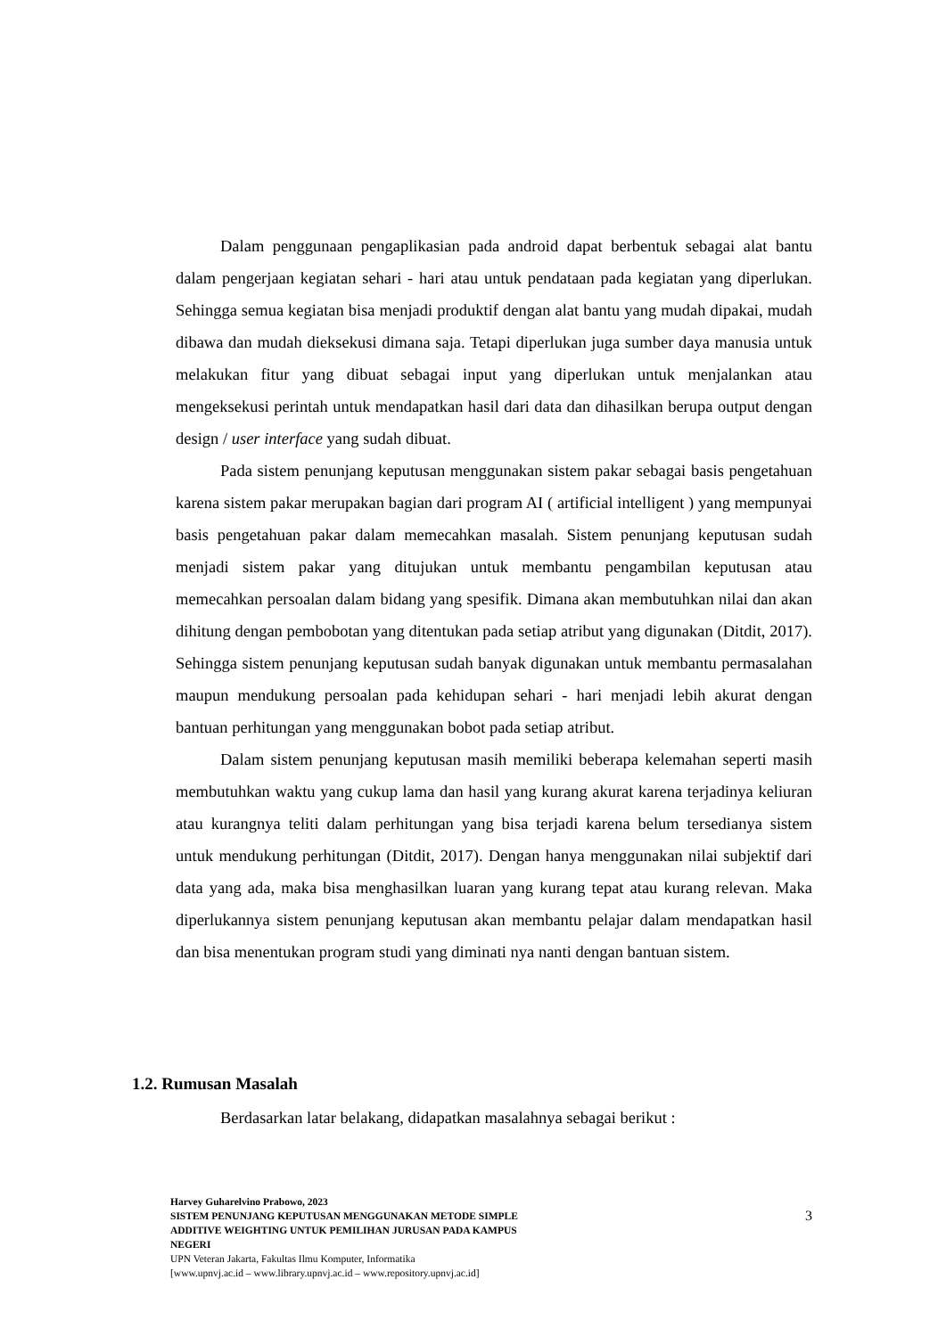Dalam penggunaan pengaplikasian pada android dapat berbentuk sebagai alat bantu dalam pengerjaan kegiatan sehari - hari atau untuk pendataan pada kegiatan yang diperlukan. Sehingga semua kegiatan bisa menjadi produktif dengan alat bantu yang mudah dipakai, mudah dibawa dan mudah dieksekusi dimana saja. Tetapi diperlukan juga sumber daya manusia untuk melakukan fitur yang dibuat sebagai input yang diperlukan untuk menjalankan atau mengeksekusi perintah untuk mendapatkan hasil dari data dan dihasilkan berupa output dengan design / user interface yang sudah dibuat.
Pada sistem penunjang keputusan menggunakan sistem pakar sebagai basis pengetahuan karena sistem pakar merupakan bagian dari program AI ( artificial intelligent ) yang mempunyai basis pengetahuan pakar dalam memecahkan masalah. Sistem penunjang keputusan sudah menjadi sistem pakar yang ditujukan untuk membantu pengambilan keputusan atau memecahkan persoalan dalam bidang yang spesifik. Dimana akan membutuhkan nilai dan akan dihitung dengan pembobotan yang ditentukan pada setiap atribut yang digunakan (Ditdit, 2017). Sehingga sistem penunjang keputusan sudah banyak digunakan untuk membantu permasalahan maupun mendukung persoalan pada kehidupan sehari - hari menjadi lebih akurat dengan bantuan perhitungan yang menggunakan bobot pada setiap atribut.
Dalam sistem penunjang keputusan masih memiliki beberapa kelemahan seperti masih membutuhkan waktu yang cukup lama dan hasil yang kurang akurat karena terjadinya keliuran atau kurangnya teliti dalam perhitungan yang bisa terjadi karena belum tersedianya sistem untuk mendukung perhitungan (Ditdit, 2017). Dengan hanya menggunakan nilai subjektif dari data yang ada, maka bisa menghasilkan luaran yang kurang tepat atau kurang relevan. Maka diperlukannya sistem penunjang keputusan akan membantu pelajar dalam mendapatkan hasil dan bisa menentukan program studi yang diminati nya nanti dengan bantuan sistem.
1.2. Rumusan Masalah
Berdasarkan latar belakang, didapatkan masalahnya sebagai berikut :
Harvey Guharelvino Prabowo, 2023
SISTEM PENUNJANG KEPUTUSAN MENGGUNAKAN METODE SIMPLE
ADDITIVE WEIGHTING UNTUK PEMILIHAN JURUSAN PADA KAMPUS
NEGERI
UPN Veteran Jakarta, Fakultas Ilmu Komputer, Informatika
[www.upnvj.ac.id – www.library.upnvj.ac.id – www.repository.upnvj.ac.id]
3